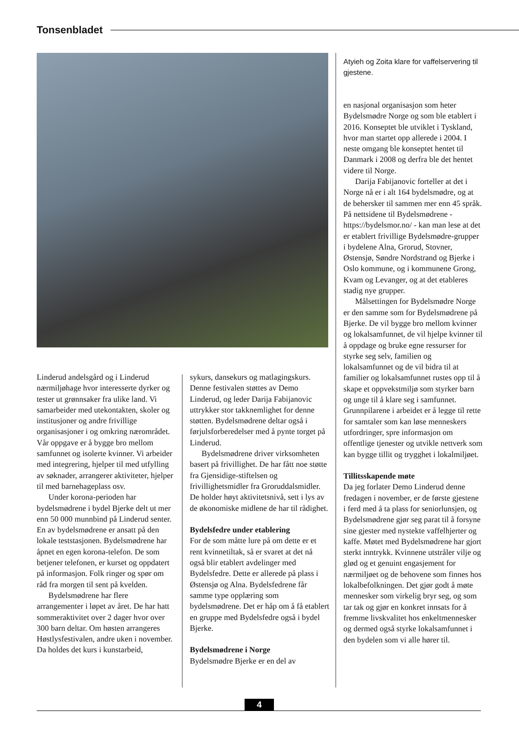Tonsenbladet
Linderud andelsgård og i Linderud nærmiljøhage hvor interesserte dyrker og tester ut grønnsaker fra ulike land. Vi samarbeider med utekontakten, skoler og institusjoner og andre frivillige organisasjoner i og omkring nærområdet. Vår oppgave er å bygge bro mellom samfunnet og isolerte kvinner. Vi arbeider med integrering, hjelper til med utfylling av søknader, arrangerer aktiviteter, hjelper til med barnehageplass osv.
Under korona-perioden har bydelsmødrene i bydel Bjerke delt ut mer enn 50 000 munnbind på Linderud senter. En av bydelsmødrene er ansatt på den lokale teststasjonen. Bydelsmødrene har åpnet en egen korona-telefon. De som betjener telefonen, er kurset og oppdatert på informasjon. Folk ringer og spør om råd fra morgen til sent på kvelden.
Bydelsmødrene har flere arrangementer i løpet av året. De har hatt sommeraktivitet over 2 dager hvor over 300 barn deltar. Om høsten arrangeres Høstlysfestivalen, andre uken i november. Da holdes det kurs i kunstarbeid,
sykurs, dansekurs og matlagingskurs. Denne festivalen støttes av Demo Linderud, og leder Darija Fabijanovic uttrykker stor takknemlighet for denne støtten. Bydelsmødrene deltar også i førjulsforberedelser med å pynte torget på Linderud.
Bydelsmødrene driver virksomheten basert på frivillighet. De har fått noe støtte fra Gjensidige-stiftelsen og frivillighetsmidler fra Groruddalsmidler. De holder høyt aktivitetsnivå, sett i lys av de økonomiske midlene de har til rådighet.
Bydelsfedre under etablering
For de som måtte lure på om dette er et rent kvinnetiltak, så er svaret at det nå også blir etablert avdelinger med Bydelsfedre. Dette er allerede på plass i Østensjø og Alna. Bydelsfedrene får samme type opplæring som bydelsmødrene. Det er håp om å få etablert en gruppe med Bydelsfedre også i bydel Bjerke.
Bydelsmødrene i Norge
Bydelsmødre Bjerke er en del av
Atyieh og Zoita klare for vaffelservering til gjestene.
en nasjonal organisasjon som heter Bydelsmødre Norge og som ble etablert i 2016. Konseptet ble utviklet i Tyskland, hvor man startet opp allerede i 2004. I neste omgang ble konseptet hentet til Danmark i 2008 og derfra ble det hentet videre til Norge.
Darija Fabijanovic forteller at det i Norge nå er i alt 164 bydelsmødre, og at de behersker til sammen mer enn 45 språk. På nettsidene til Bydelsmødrene - https://bydelsmor.no/ - kan man lese at det er etablert frivillige Bydelsmødre-grupper i bydelene Alna, Grorud, Stovner, Østensjø, Søndre Nordstrand og Bjerke i Oslo kommune, og i kommunene Grong, Kvam og Levanger, og at det etableres stadig nye grupper.
Målsettingen for Bydelsmødre Norge er den samme som for Bydelsmødrene på Bjerke. De vil bygge bro mellom kvinner og lokalsamfunnet, de vil hjelpe kvinner til å oppdage og bruke egne ressurser for styrke seg selv, familien og lokalsamfunnet og de vil bidra til at familier og lokalsamfunnet rustes opp til å skape et oppvekstmiljø som styrker barn og unge til å klare seg i samfunnet. Grunnpilarene i arbeidet er å legge til rette for samtaler som kan løse menneskers utfordringer, spre informasjon om offentlige tjenester og utvikle nettverk som kan bygge tillit og trygghet i lokalmiljøet.
Tillitsskapende møte
Da jeg forlater Demo Linderud denne fredagen i november, er de første gjestene i ferd med å ta plass for seniorlunsjen, og Bydelsmødrene gjør seg parat til å forsyne sine gjester med nystekte vaffelhjerter og kaffe. Møtet med Bydelsmødrene har gjort sterkt inntrykk. Kvinnene utstråler vilje og glød og et genuint engasjement for nærmiljøet og de behovene som finnes hos lokalbefolkningen. Det gjør godt å møte mennesker som virkelig bryr seg, og som tar tak og gjør en konkret innsats for å fremme livskvalitet hos enkeltmennesker og dermed også styrke lokalsamfunnet i den bydelen som vi alle hører til.
4